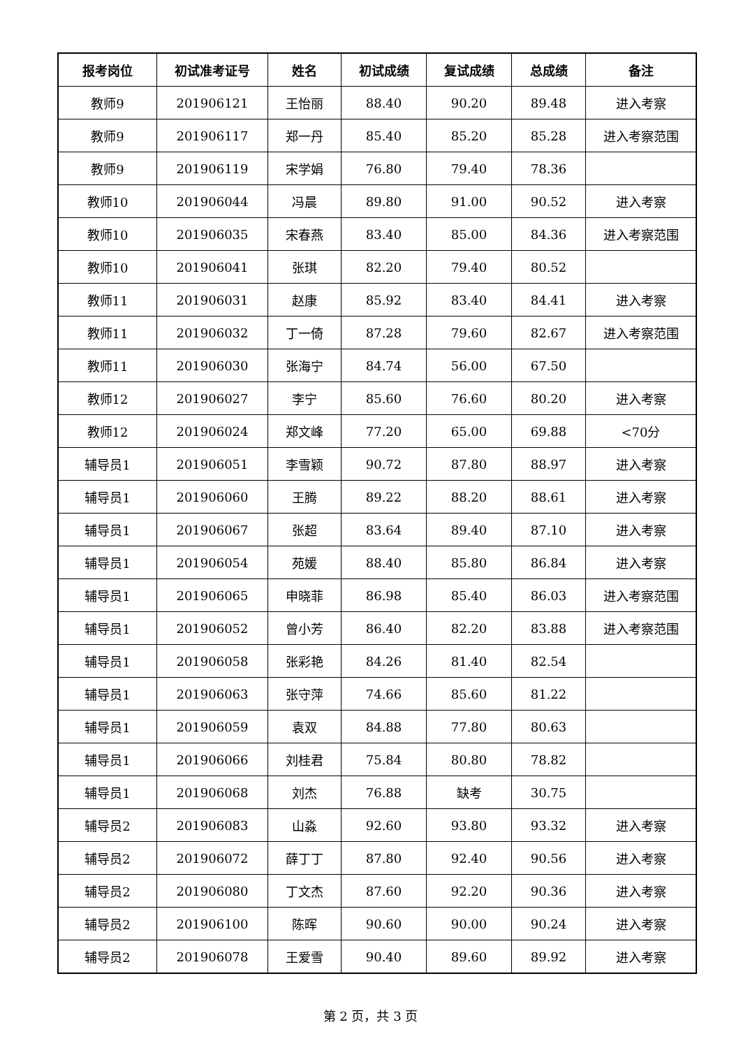| 报考岗位 | 初试准考证号 | 姓名 | 初试成绩 | 复试成绩 | 总成绩 | 备注 |
| --- | --- | --- | --- | --- | --- | --- |
| 教师9 | 201906121 | 王怡丽 | 88.40 | 90.20 | 89.48 | 进入考察 |
| 教师9 | 201906117 | 郑一丹 | 85.40 | 85.20 | 85.28 | 进入考察范围 |
| 教师9 | 201906119 | 宋学娟 | 76.80 | 79.40 | 78.36 | |
| 教师10 | 201906044 | 冯晨 | 89.80 | 91.00 | 90.52 | 进入考察 |
| 教师10 | 201906035 | 宋春燕 | 83.40 | 85.00 | 84.36 | 进入考察范围 |
| 教师10 | 201906041 | 张琪 | 82.20 | 79.40 | 80.52 | |
| 教师11 | 201906031 | 赵康 | 85.92 | 83.40 | 84.41 | 进入考察 |
| 教师11 | 201906032 | 丁一倚 | 87.28 | 79.60 | 82.67 | 进入考察范围 |
| 教师11 | 201906030 | 张海宁 | 84.74 | 56.00 | 67.50 | |
| 教师12 | 201906027 | 李宁 | 85.60 | 76.60 | 80.20 | 进入考察 |
| 教师12 | 201906024 | 郑文峰 | 77.20 | 65.00 | 69.88 | <70分 |
| 辅导员1 | 201906051 | 李雪颖 | 90.72 | 87.80 | 88.97 | 进入考察 |
| 辅导员1 | 201906060 | 王腾 | 89.22 | 88.20 | 88.61 | 进入考察 |
| 辅导员1 | 201906067 | 张超 | 83.64 | 89.40 | 87.10 | 进入考察 |
| 辅导员1 | 201906054 | 苑媛 | 88.40 | 85.80 | 86.84 | 进入考察 |
| 辅导员1 | 201906065 | 申晓菲 | 86.98 | 85.40 | 86.03 | 进入考察范围 |
| 辅导员1 | 201906052 | 曾小芳 | 86.40 | 82.20 | 83.88 | 进入考察范围 |
| 辅导员1 | 201906058 | 张彩艳 | 84.26 | 81.40 | 82.54 | |
| 辅导员1 | 201906063 | 张守萍 | 74.66 | 85.60 | 81.22 | |
| 辅导员1 | 201906059 | 袁双 | 84.88 | 77.80 | 80.63 | |
| 辅导员1 | 201906066 | 刘桂君 | 75.84 | 80.80 | 78.82 | |
| 辅导员1 | 201906068 | 刘杰 | 76.88 | 缺考 | 30.75 | |
| 辅导员2 | 201906083 | 山淼 | 92.60 | 93.80 | 93.32 | 进入考察 |
| 辅导员2 | 201906072 | 薛丁丁 | 87.80 | 92.40 | 90.56 | 进入考察 |
| 辅导员2 | 201906080 | 丁文杰 | 87.60 | 92.20 | 90.36 | 进入考察 |
| 辅导员2 | 201906100 | 陈晖 | 90.60 | 90.00 | 90.24 | 进入考察 |
| 辅导员2 | 201906078 | 王爱雪 | 90.40 | 89.60 | 89.92 | 进入考察 |
第 2 页，共 3 页